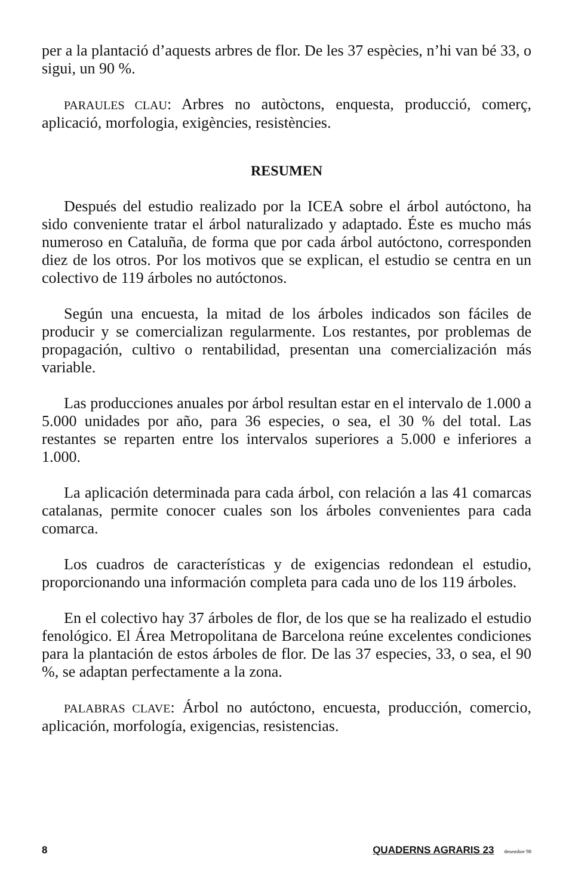per a la plantació d’aquests arbres de flor. De les 37 espècies, n’hi van bé 33, o sigui, un 90 %.
PARAULES CLAU: Arbres no autòctons, enquesta, producció, comerç, aplicació, morfologia, exigències, resistències.
RESUMEN
Después del estudio realizado por la ICEA sobre el árbol autóctono, ha sido conveniente tratar el árbol naturalizado y adaptado. Éste es mucho más numeroso en Cataluña, de forma que por cada árbol autóctono, corresponden diez de los otros. Por los motivos que se explican, el estudio se centra en un colectivo de 119 árboles no autóctonos.
Según una encuesta, la mitad de los árboles indicados son fáciles de producir y se comercializan regularmente. Los restantes, por problemas de propagación, cultivo o rentabilidad, presentan una comercialización más variable.
Las producciones anuales por árbol resultan estar en el intervalo de 1.000 a 5.000 unidades por año, para 36 especies, o sea, el 30 % del total. Las restantes se reparten entre los intervalos superiores a 5.000 e inferiores a 1.000.
La aplicación determinada para cada árbol, con relación a las 41 comarcas catalanas, permite conocer cuales son los árboles convenientes para cada comarca.
Los cuadros de características y de exigencias redondean el estudio, proporcionando una información completa para cada uno de los 119 árboles.
En el colectivo hay 37 árboles de flor, de los que se ha realizado el estudio fenológico. El Área Metropolitana de Barcelona reúne excelentes condiciones para la plantación de estos árboles de flor. De las 37 especies, 33, o sea, el 90 %, se adaptan perfectamente a la zona.
PALABRAS CLAVE: Árbol no autóctono, encuesta, producción, comercio, aplicación, morfología, exigencias, resistencias.
8 QUADERNS AGRARIS 23 desembre 98